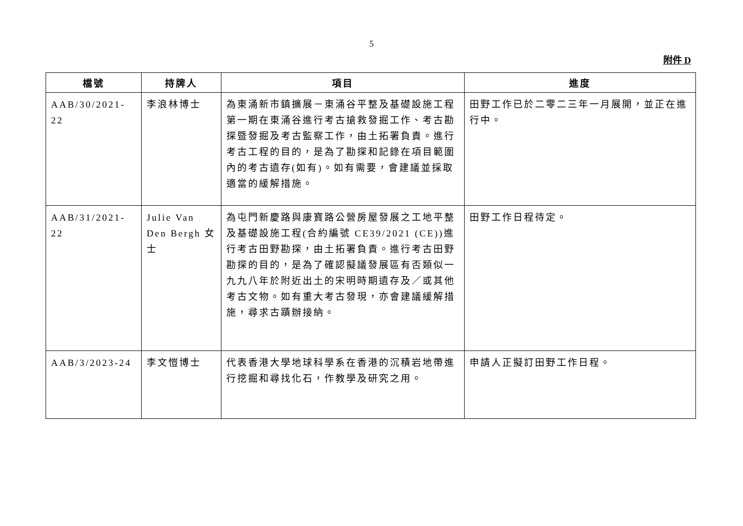5
附件 D
| 檔號 | 持牌人 | 項目 | 進度 |
| --- | --- | --- | --- |
| AAB/30/2021-22 | 李浪林博士 | 為東涌新市鎮擴展－東涌谷平整及基礎設施工程第一期在東涌谷進行考古搶救發掘工作、考古勘探暨發掘及考古監察工作，由土拓署負責。進行考古工程的目的，是為了勘探和記錄在項目範圍內的考古遺存(如有)。如有需要，會建議並採取適當的緩解措施。 | 田野工作已於二零二三年一月展開，並正在進行中。 |
| AAB/31/2021-22 | Julie Van Den Bergh 女士 | 為屯門新慶路與康寶路公營房屋發展之工地平整及基礎設施工程(合約編號 CE39/2021 (CE))進行考古田野勘探，由土拓署負責。進行考古田野勘探的目的，是為了確認擬議發展區有否類似一九九八年於附近出土的宋明時期遺存及／或其他考古文物。如有重大考古發現，亦會建議緩解措施，尋求古蹟辦接納。 | 田野工作日程待定。 |
| AAB/3/2023-24 | 李文愷博士 | 代表香港大學地球科學系在香港的沉積岩地帶進行挖掘和尋找化石，作教學及研究之用。 | 申請人正擬訂田野工作日程。 |